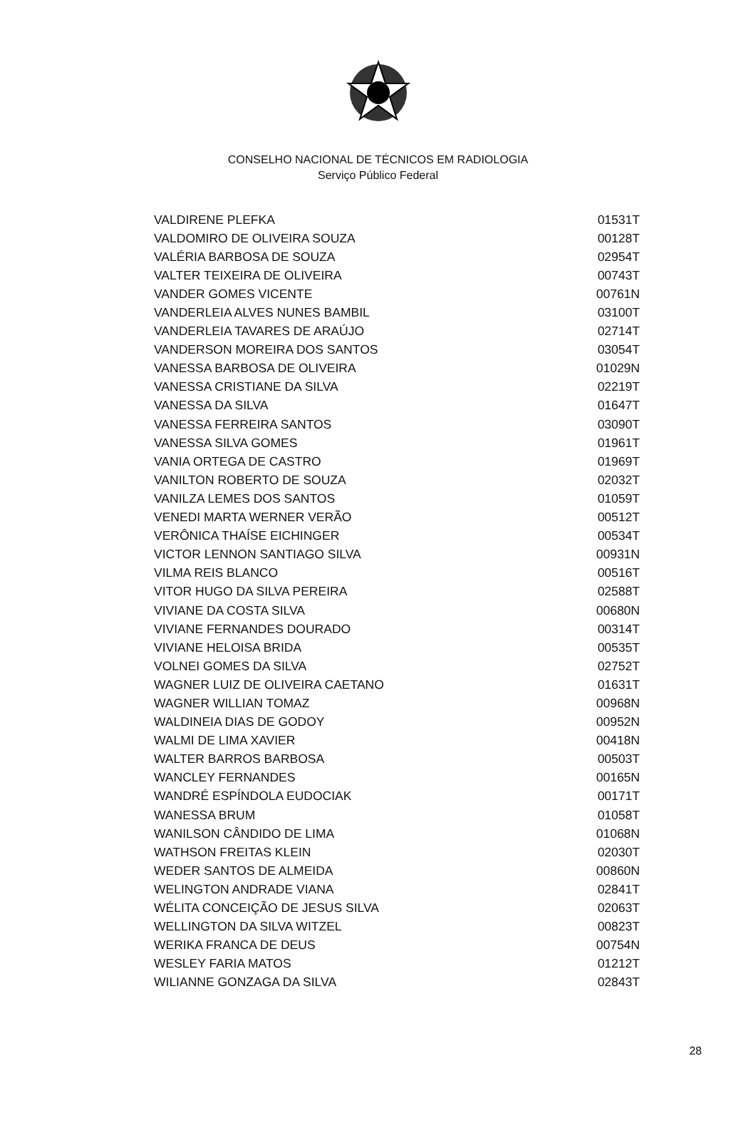CONSELHO NACIONAL DE TÉCNICOS EM RADIOLOGIA
Serviço Público Federal
| VALDIRENE PLEFKA | 01531T |
| VALDOMIRO DE OLIVEIRA SOUZA | 00128T |
| VALÉRIA BARBOSA DE SOUZA | 02954T |
| VALTER TEIXEIRA DE OLIVEIRA | 00743T |
| VANDER GOMES VICENTE | 00761N |
| VANDERLEIA ALVES NUNES BAMBIL | 03100T |
| VANDERLEIA TAVARES DE ARAÚJO | 02714T |
| VANDERSON MOREIRA DOS SANTOS | 03054T |
| VANESSA BARBOSA DE OLIVEIRA | 01029N |
| VANESSA CRISTIANE DA SILVA | 02219T |
| VANESSA DA SILVA | 01647T |
| VANESSA FERREIRA SANTOS | 03090T |
| VANESSA SILVA GOMES | 01961T |
| VANIA ORTEGA DE CASTRO | 01969T |
| VANILTON ROBERTO DE SOUZA | 02032T |
| VANILZA LEMES DOS SANTOS | 01059T |
| VENEDI MARTA WERNER VERÃO | 00512T |
| VERÔNICA THAÍSE EICHINGER | 00534T |
| VICTOR LENNON SANTIAGO SILVA | 00931N |
| VILMA REIS BLANCO | 00516T |
| VITOR HUGO DA SILVA PEREIRA | 02588T |
| VIVIANE DA COSTA SILVA | 00680N |
| VIVIANE FERNANDES DOURADO | 00314T |
| VIVIANE HELOISA BRIDA | 00535T |
| VOLNEI GOMES DA SILVA | 02752T |
| WAGNER LUIZ DE OLIVEIRA CAETANO | 01631T |
| WAGNER WILLIAN TOMAZ | 00968N |
| WALDINEIA DIAS DE GODOY | 00952N |
| WALMI DE LIMA XAVIER | 00418N |
| WALTER BARROS BARBOSA | 00503T |
| WANCLEY FERNANDES | 00165N |
| WANDRÉ ESPÍNDOLA EUDOCIAK | 00171T |
| WANESSA BRUM | 01058T |
| WANILSON CÂNDIDO DE LIMA | 01068N |
| WATHSON FREITAS KLEIN | 02030T |
| WEDER SANTOS DE ALMEIDA | 00860N |
| WELINGTON ANDRADE VIANA | 02841T |
| WÉLITA CONCEIÇÃO DE JESUS SILVA | 02063T |
| WELLINGTON DA SILVA WITZEL | 00823T |
| WERIKA FRANCA DE DEUS | 00754N |
| WESLEY FARIA MATOS | 01212T |
| WILIANNE GONZAGA DA SILVA | 02843T |
28